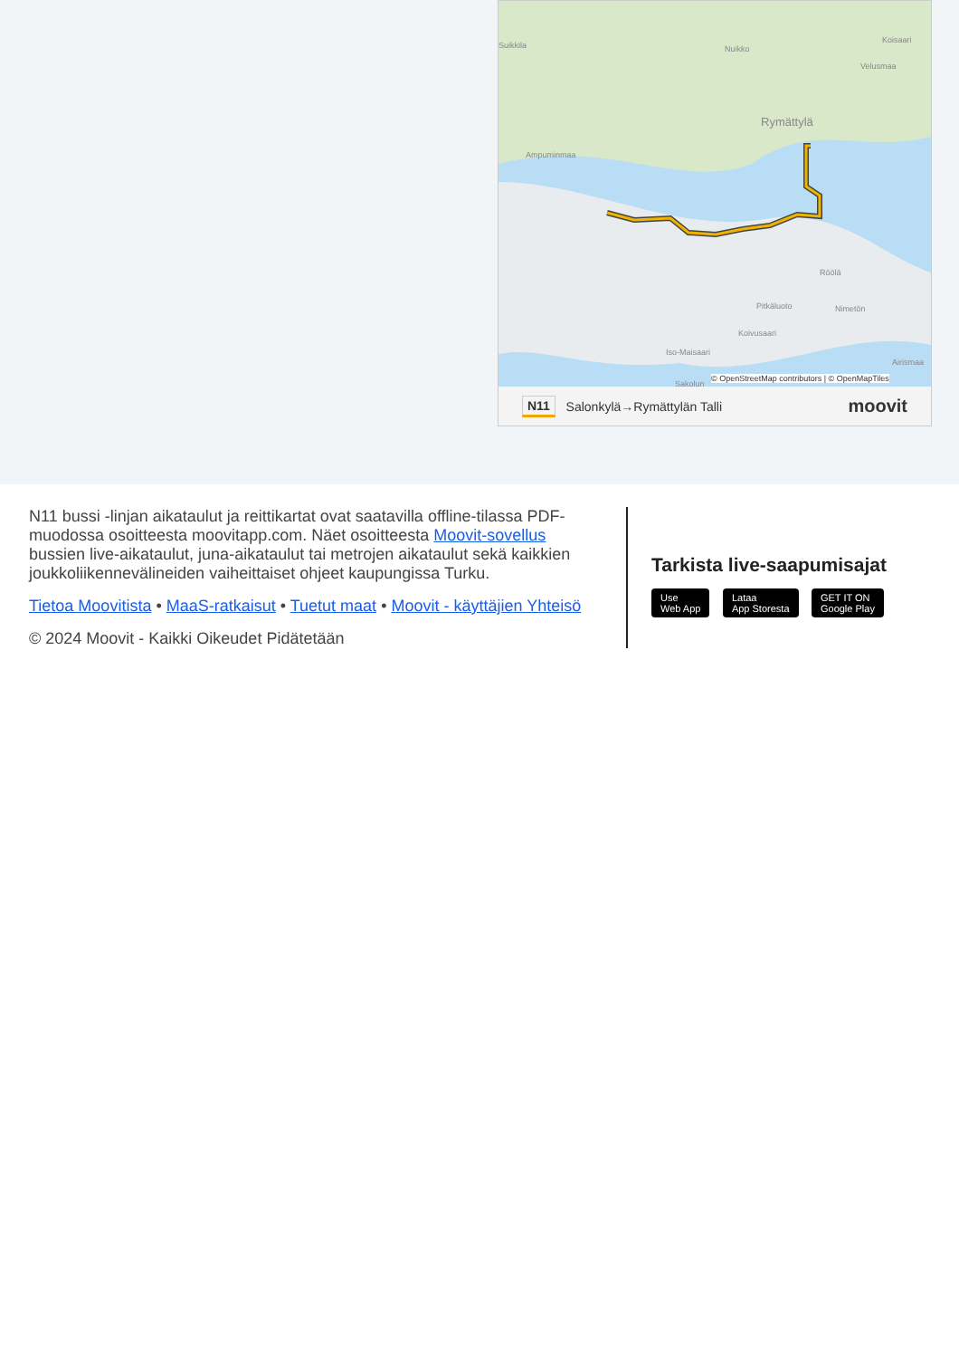Suikkila Nuikko
Koisaari
Velusmaa
Rymättylä
Ampuminmaa
Röölä
Pitkäluoto Nimetön
Koivusaari
Iso-Maisaari
Airismaa
Sakolun
© OpenStreetMap contributors | © OpenMapTiles
N11 Salonkylä→Rymättylän Talli moovit
N11 bussi -linjan aikataulut ja reittikartat ovat saatavilla offline-tilassa PDF-muodossa osoitteesta moovitapp.com. Näet osoitteesta Moovit-sovellus bussien live-aikataulut, juna-aikataulut tai metrojen aikataulut sekä kaikkien joukkoliikennevälineiden vaiheittaiset ohjeet kaupungissa Turku.
Tietoa Moovitista • MaaS-ratkaisut • Tuetut maat • Moovit - käyttäjien Yhteisö
© 2024 Moovit - Kaikki Oikeudet Pidätetään
Tarkista live-saapumisajat
Use
Web App Lataa
App Storesta GET IT ON
Google Play